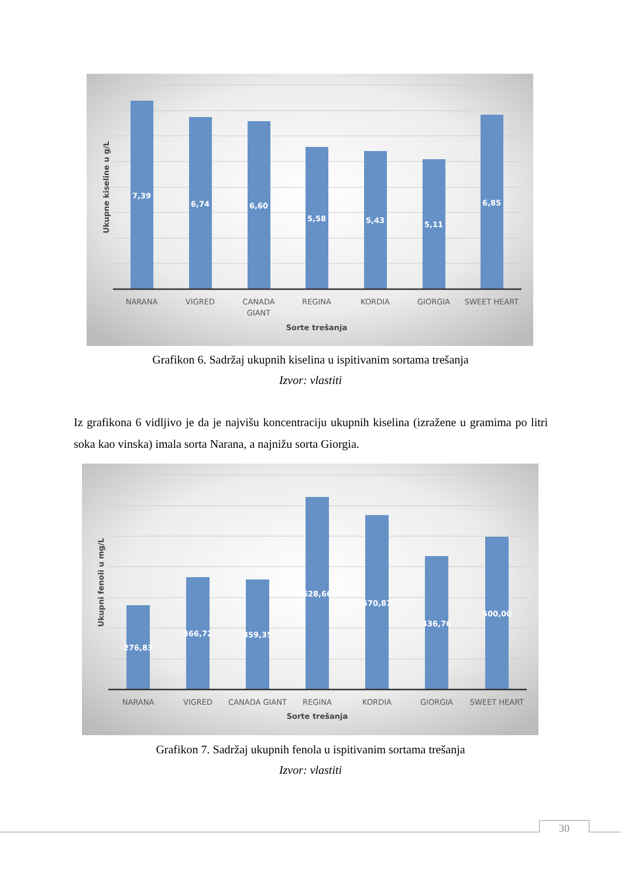7,39
6,74
6,60
5,58
5,43
5,11
6,85
NARANA
VIGRED
CANADA
GIANT
REGINA
KORDIA
GIORGIA
SWEET HEART
Sorte trešanja
Ukupne kiseline u g/L
Grafikon 6. Sadržaj ukupnih kiselina u ispitivanim sortama trešanja
Izvor: vlastiti
Iz grafikona 6 vidljivo je da je najvišu koncentraciju ukupnih kiselina (izražene u gramima po litri soka kao vinska) imala sorta Narana, a najnižu sorta Giorgia.
276,83
366,72
359,35
628,66
570,87
436,76
500,00
NARANA
VIGRED
CANADA GIANT
REGINA
KORDIA
GIORGIA
SWEET HEART
Sorte trešanja
Ukupni fenoli u mg/L
Grafikon 7. Sadržaj ukupnih fenola u ispitivanim sortama trešanja
Izvor: vlastiti
30